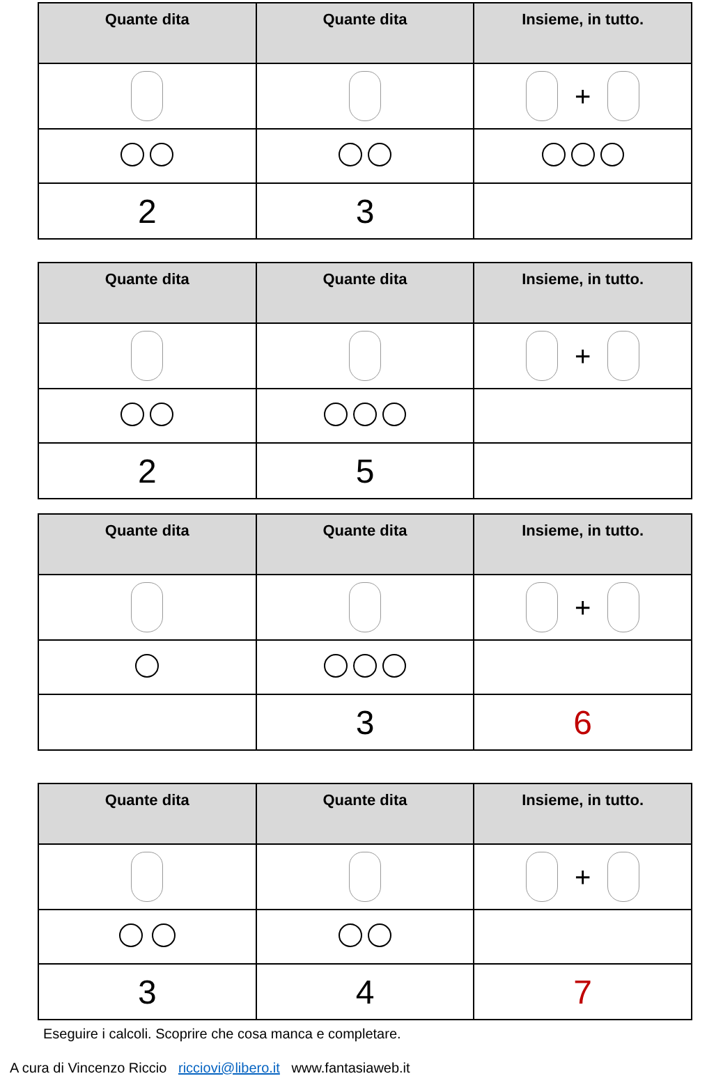| Quante dita | Quante dita | Insieme, in tutto. |
| --- | --- | --- |
| | | + |
| 2 | 3 | |
| Quante dita | Quante dita | Insieme, in tutto. |
| --- | --- | --- |
| | | + |
| 2 | 5 | |
| Quante dita | Quante dita | Insieme, in tutto. |
| --- | --- | --- |
| | | + |
| | 3 | 6 |
| Quante dita | Quante dita | Insieme, in tutto. |
| --- | --- | --- |
| | | + |
| 3 | 4 | 7 |
Eseguire i calcoli. Scoprire che cosa manca e completare.
A cura di Vincenzo Riccio ricciovi@libero.it www.fantasiaweb.it